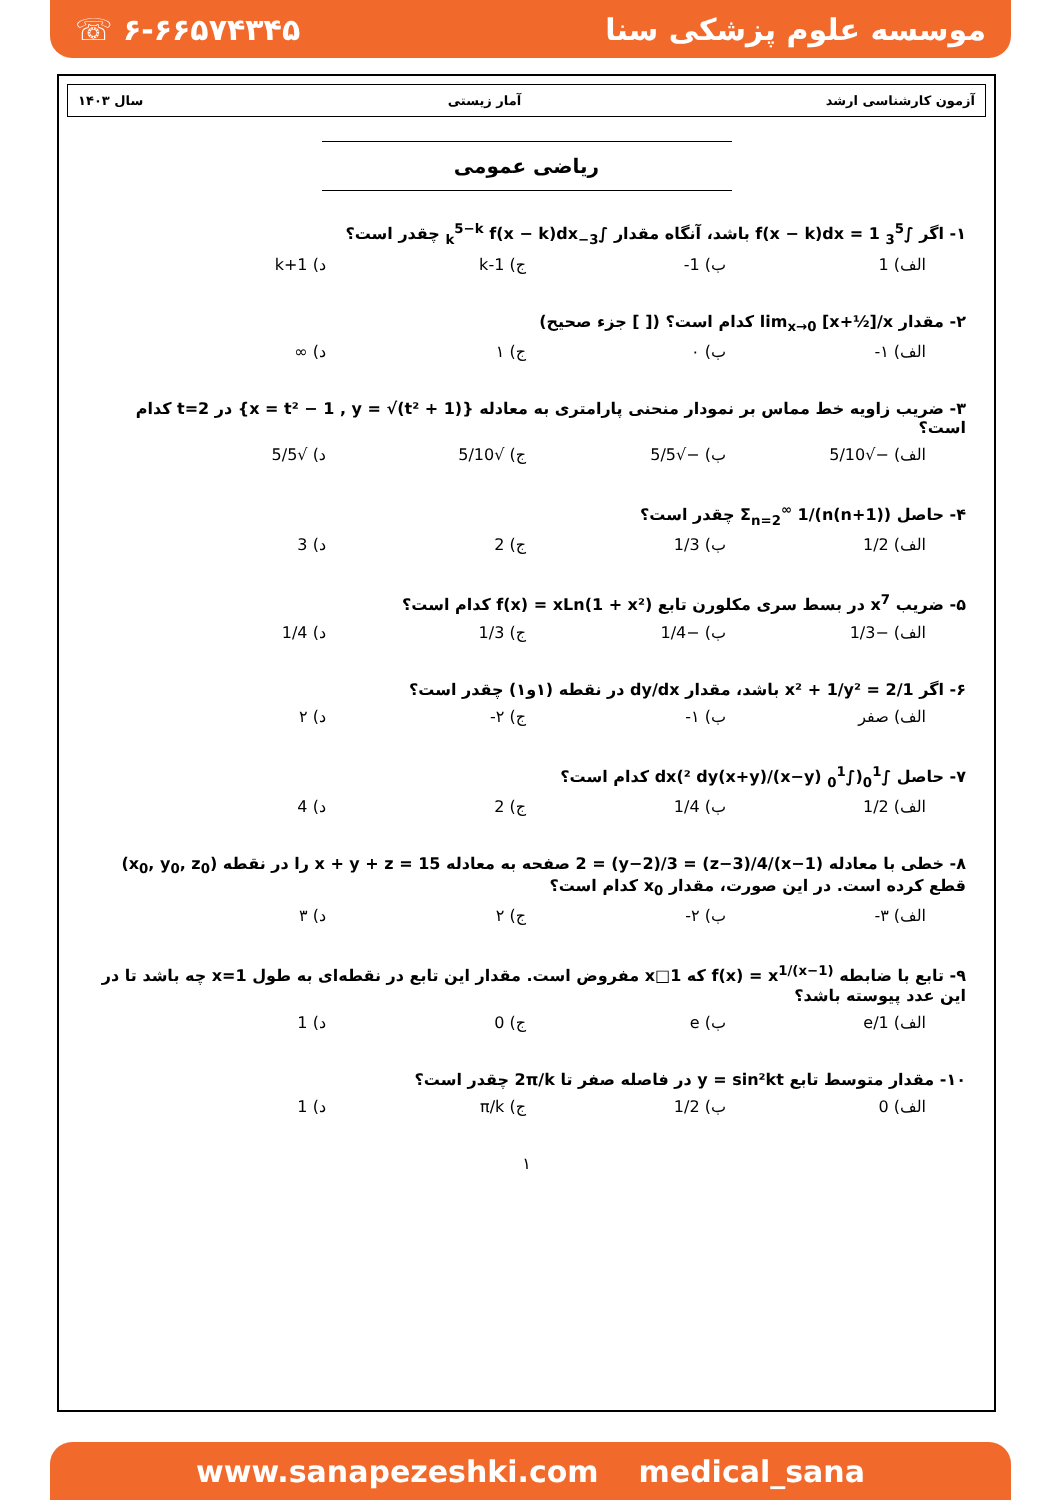☏ ۶-۶۶۵۷۴۳۴۵ موسسه علوم پزشکی سنا
آزمون کارشناسی ارشد آمار زیستی سال ۱۴۰۳
ریاضی عمومی
۱- اگر ∫<sub>3</sub><sup>5</sup> f(x − k)dx = 1 باشد، آنگاه مقدار ∫<sub>3−k</sub><sup>5−k</sup> f(x − k)dx چقدر است؟
الف) 1 ب) 1- ج) 1-k د) 1+k
۲- مقدار lim<sub>x→0</sub> [x+½]/x کدام است؟ ([ ] جزء صحیح)
الف) ۱- ب) ۰ ج) ۱ د) ∞
۳- ضریب زاویه خط مماس بر نمودار منحنی پارامتری به معادله {x = t² − 1 , y = √(t² + 1)} در t=2 کدام است؟
الف) −√5/10 ب) −√5/5 ج) √5/10 د) √5/5
۴- حاصل Σ<sub>n=2</sub><sup>∞</sup> 1/(n(n+1)) چقدر است؟
الف) 1/2 ب) 1/3 ج) 2 د) 3
۵- ضریب x<sup>7</sup> در بسط سری مکلورن تابع f(x) = xLn(1 + x²) کدام است؟
الف) −1/3 ب) −1/4 ج) 1/3 د) 1/4
۶- اگر 1/x² + 1/y² = 2 باشد، مقدار dy/dx در نقطه (۱و۱) چقدر است؟
الف) صفر ب) ۱- ج) ۲- د) ۲
۷- حاصل ∫<sub>0</sub><sup>1</sup>(∫<sub>0</sub><sup>1</sup> (x−y)/(x+y)² dy)dx کدام است؟
الف) 1/2 ب) 1/4 ج) 2 د) 4
۸- خطی با معادله (x−1)/2 = (y−2)/3 = (z−3)/4 صفحه به معادله x + y + z = 15 را در نقطه (x<sub>0</sub>, y<sub>0</sub>, z<sub>0</sub>) قطع کرده است. در این صورت، مقدار x<sub>0</sub> کدام است؟
الف) ۳- ب) ۲- ج) ۲ د) ۳
۹- تابع با ضابطه f(x) = x<sup>1/(x−1)</sup> که x□1 مفروض است. مقدار این تابع در نقطه‌ای به طول x=1 چه باشد تا در این عدد پیوسته باشد؟
الف) 1/e ب) e ج) 0 د) 1
۱۰- مقدار متوسط تابع y = sin²kt در فاصله صفر تا 2π/k چقدر است؟
الف) 0 ب) 1/2 ج) π/k د) 1
۱
www.sanapezeshki.com medical_sana